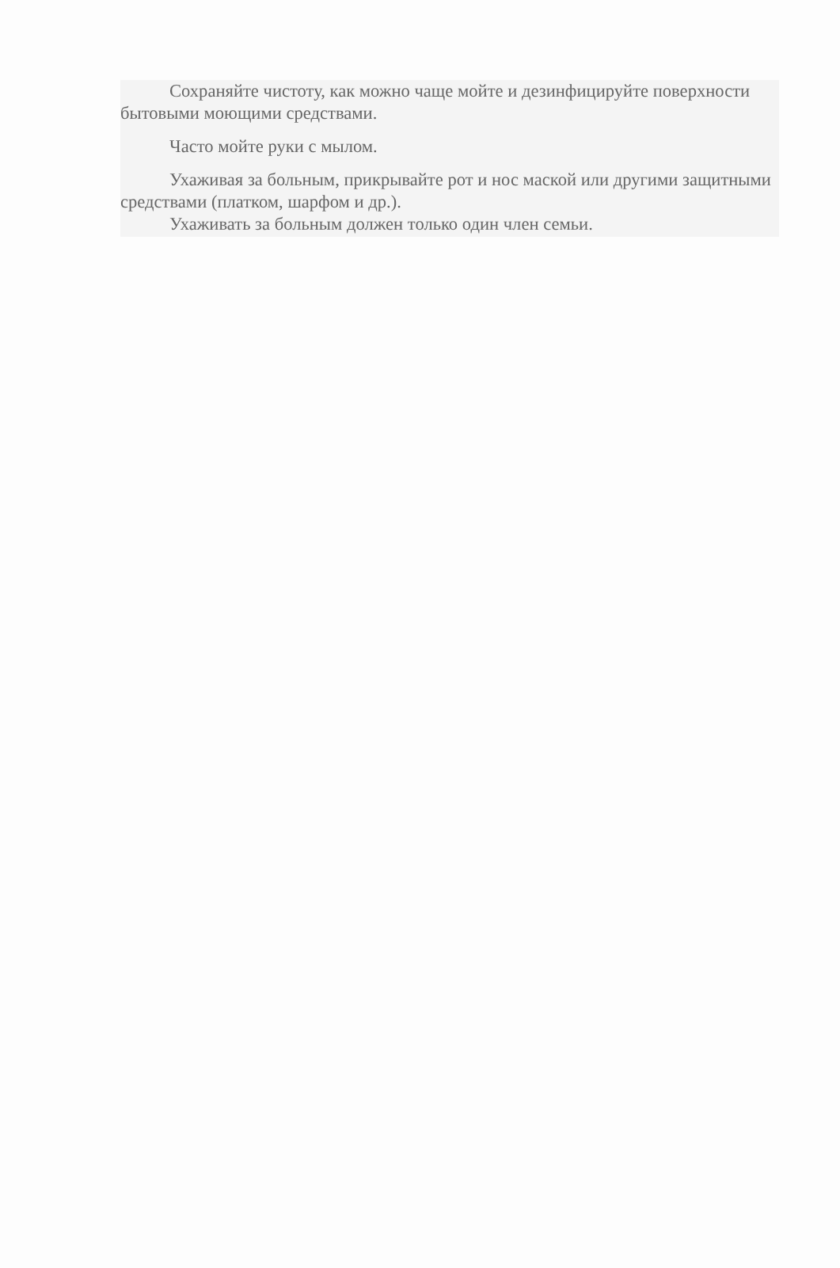Сохраняйте чистоту, как можно чаще мойте и дезинфицируйте поверхности бытовыми моющими средствами.
Часто мойте руки с мылом.
Ухаживая за больным, прикрывайте рот и нос маской или другими защитными средствами (платком, шарфом и др.).
Ухаживать за больным должен только один член семьи.